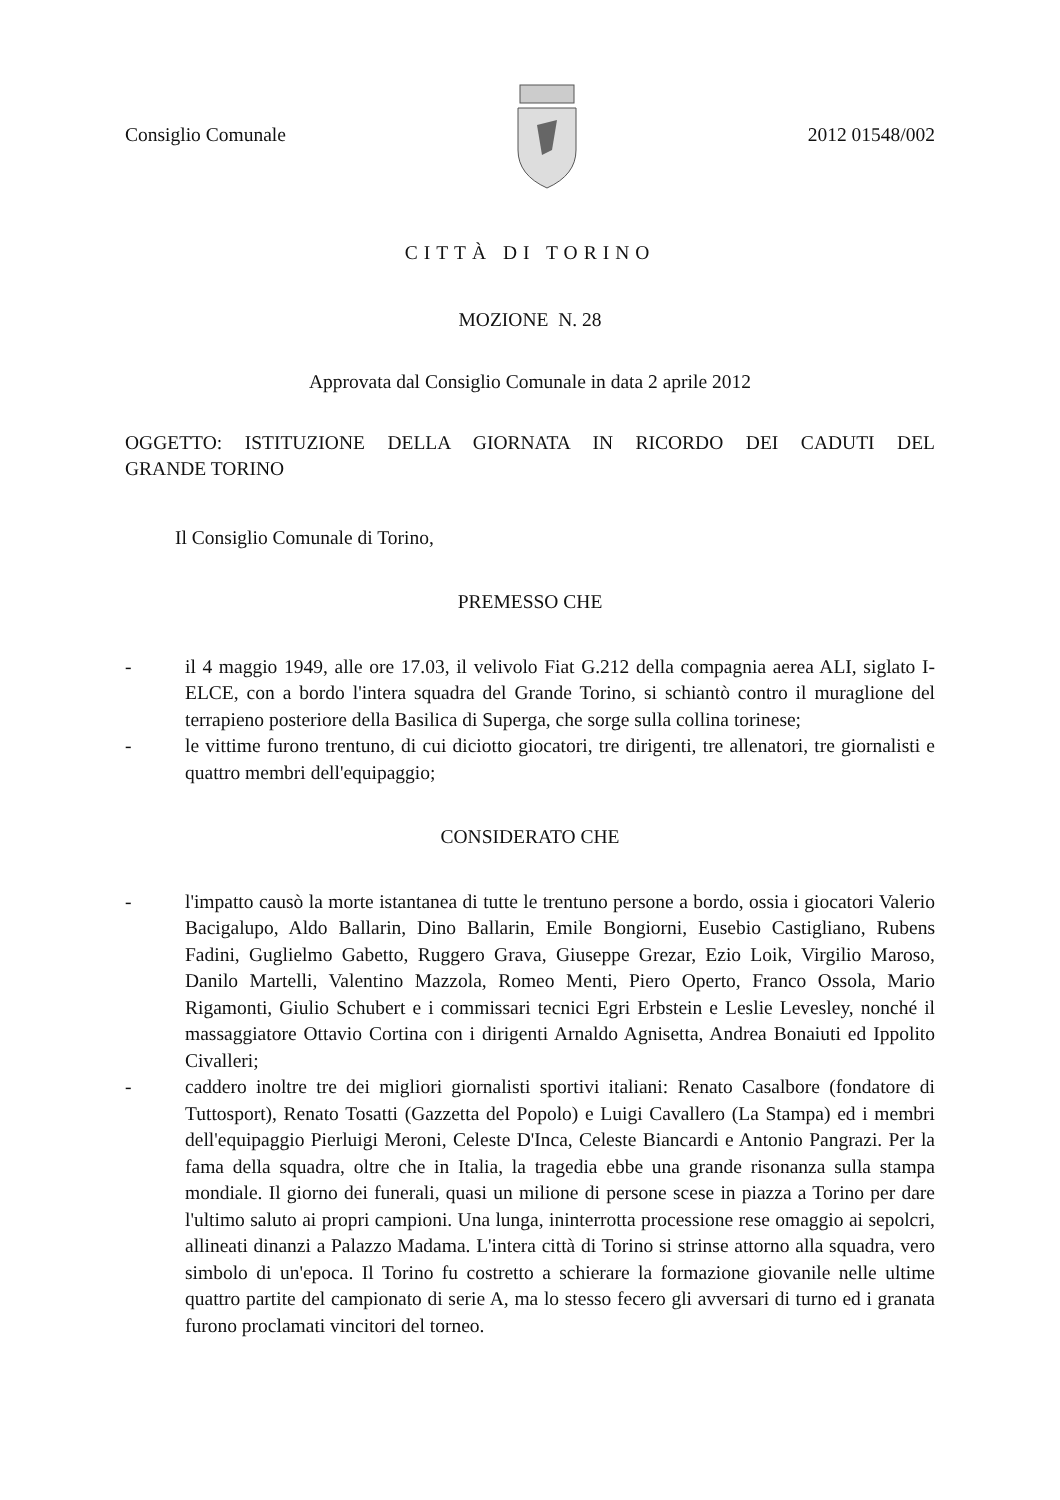Consiglio Comunale 2012 01548/002
CITTÀ DI TORINO
MOZIONE N. 28
Approvata dal Consiglio Comunale in data 2 aprile 2012
OGGETTO: ISTITUZIONE DELLA GIORNATA IN RICORDO DEI CADUTI DEL
GRANDE TORINO
Il Consiglio Comunale di Torino,
PREMESSO CHE
- il 4 maggio 1949, alle ore 17.03, il velivolo Fiat G.212 della compagnia aerea ALI, siglato I-ELCE, con a bordo l'intera squadra del Grande Torino, si schiantò contro il muraglione del terrapieno posteriore della Basilica di Superga, che sorge sulla collina torinese;
- le vittime furono trentuno, di cui diciotto giocatori, tre dirigenti, tre allenatori, tre giornalisti e quattro membri dell'equipaggio;
CONSIDERATO CHE
- l'impatto causò la morte istantanea di tutte le trentuno persone a bordo, ossia i giocatori Valerio Bacigalupo, Aldo Ballarin, Dino Ballarin, Emile Bongiorni, Eusebio Castigliano, Rubens Fadini, Guglielmo Gabetto, Ruggero Grava, Giuseppe Grezar, Ezio Loik, Virgilio Maroso, Danilo Martelli, Valentino Mazzola, Romeo Menti, Piero Operto, Franco Ossola, Mario Rigamonti, Giulio Schubert e i commissari tecnici Egri Erbstein e Leslie Levesley, nonché il massaggiatore Ottavio Cortina con i dirigenti Arnaldo Agnisetta, Andrea Bonaiuti ed Ippolito Civalleri;
- caddero inoltre tre dei migliori giornalisti sportivi italiani: Renato Casalbore (fondatore di Tuttosport), Renato Tosatti (Gazzetta del Popolo) e Luigi Cavallero (La Stampa) ed i membri dell'equipaggio Pierluigi Meroni, Celeste D'Inca, Celeste Biancardi e Antonio Pangrazi. Per la fama della squadra, oltre che in Italia, la tragedia ebbe una grande risonanza sulla stampa mondiale. Il giorno dei funerali, quasi un milione di persone scese in piazza a Torino per dare l'ultimo saluto ai propri campioni. Una lunga, ininterrotta processione rese omaggio ai sepolcri, allineati dinanzi a Palazzo Madama. L'intera città di Torino si strinse attorno alla squadra, vero simbolo di un'epoca. Il Torino fu costretto a schierare la formazione giovanile nelle ultime quattro partite del campionato di serie A, ma lo stesso fecero gli avversari di turno ed i granata furono proclamati vincitori del torneo.